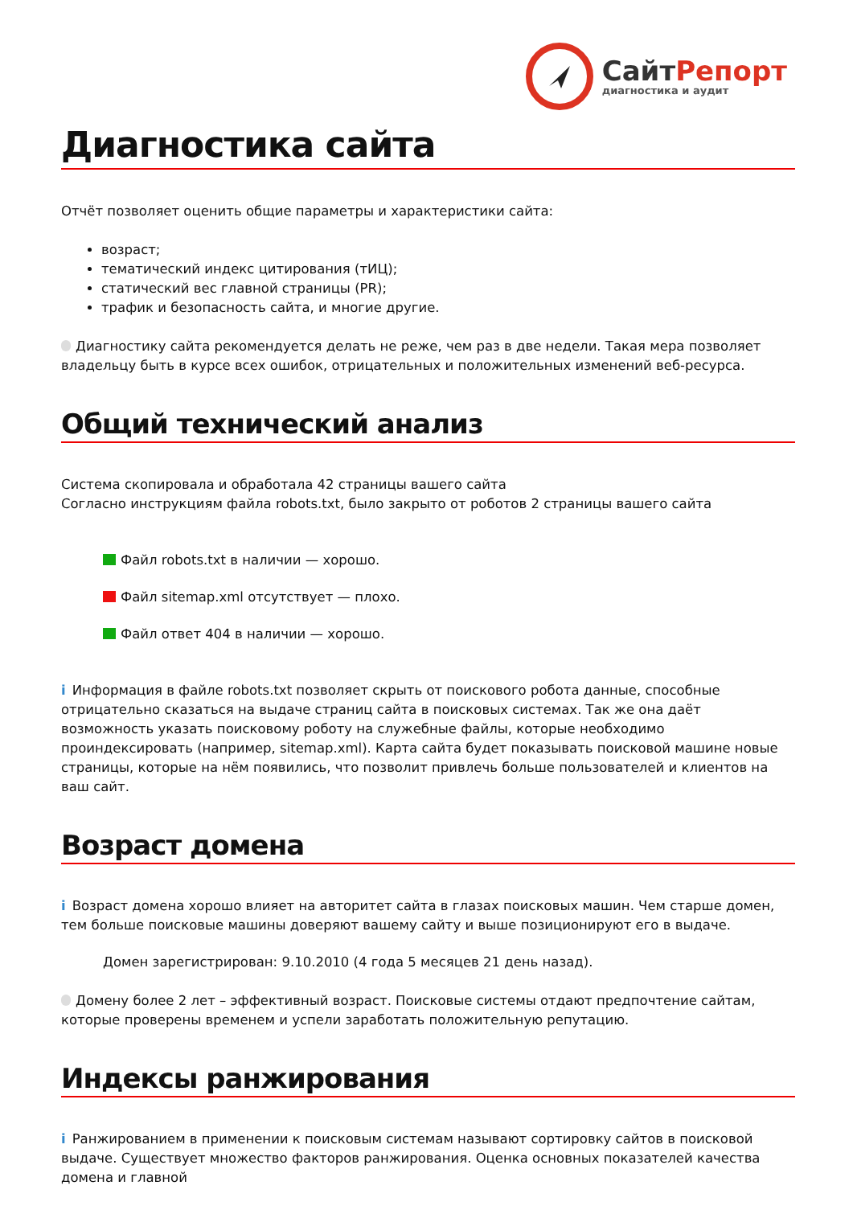СайтРепорт
диагностика и аудит
Диагностика сайта
Отчёт позволяет оценить общие параметры и характеристики сайта:
возраст;
тематический индекс цитирования (тИЦ);
статический вес главной страницы (PR);
трафик и безопасность сайта, и многие другие.
Диагностику сайта рекомендуется делать не реже, чем раз в две недели. Такая мера позволяет владельцу быть в курсе всех ошибок, отрицательных и положительных изменений веб-ресурса.
Общий технический анализ
Система скопировала и обработала 42 страницы вашего сайта
Согласно инструкциям файла robots.txt, было закрыто от роботов 2 страницы вашего сайта
Файл robots.txt в наличии — хорошо.
Файл sitemap.xml отсутствует — плохо.
Файл ответ 404 в наличии — хорошо.
i Информация в файле robots.txt позволяет скрыть от поискового робота данные, способные отрицательно сказаться на выдаче страниц сайта в поисковых системах. Так же она даёт возможность указать поисковому роботу на служебные файлы, которые необходимо проиндексировать (например, sitemap.xml). Карта сайта будет показывать поисковой машине новые страницы, которые на нём появились, что позволит привлечь больше пользователей и клиентов на ваш сайт.
Возраст домена
i Возраст домена хорошо влияет на авторитет сайта в глазах поисковых машин. Чем старше домен, тем больше поисковые машины доверяют вашему сайту и выше позиционируют его в выдаче.
Домен зарегистрирован: 9.10.2010 (4 года 5 месяцев 21 день назад).
Домену более 2 лет – эффективный возраст. Поисковые системы отдают предпочтение сайтам, которые проверены временем и успели заработать положительную репутацию.
Индексы ранжирования
i Ранжированием в применении к поисковым системам называют сортировку сайтов в поисковой выдаче. Существует множество факторов ранжирования. Оценка основных показателей качества домена и главной